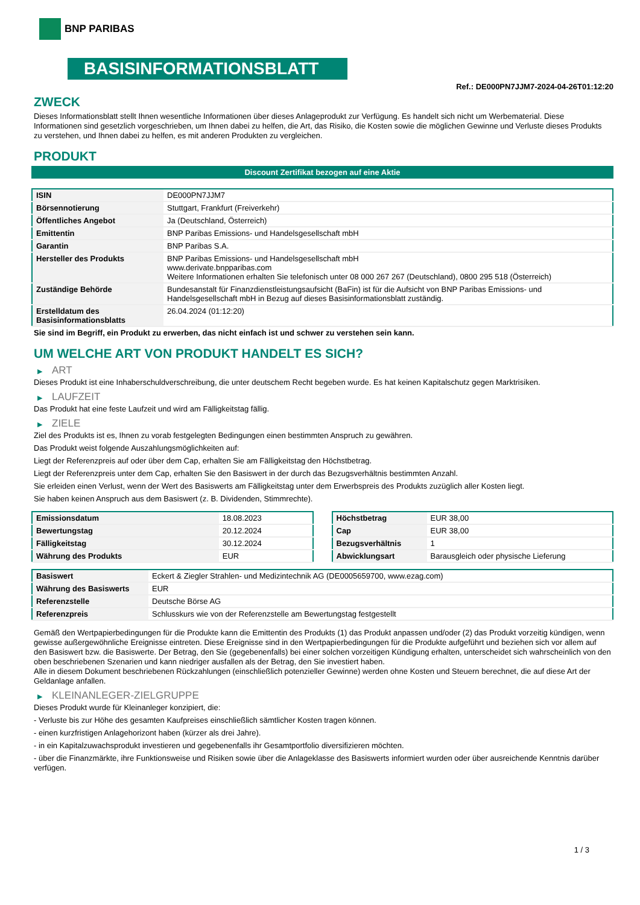BNP PARIBAS
BASISINFORMATIONSBLATT
Ref.: DE000PN7JJM7-2024-04-26T01:12:20
ZWECK
Dieses Informationsblatt stellt Ihnen wesentliche Informationen über dieses Anlageprodukt zur Verfügung. Es handelt sich nicht um Werbematerial. Diese Informationen sind gesetzlich vorgeschrieben, um Ihnen dabei zu helfen, die Art, das Risiko, die Kosten sowie die möglichen Gewinne und Verluste dieses Produkts zu verstehen, und Ihnen dabei zu helfen, es mit anderen Produkten zu vergleichen.
PRODUKT
Discount Zertifikat bezogen auf eine Aktie
| ISIN | DE000PN7JJM7 |
| Börsennotierung | Stuttgart, Frankfurt (Freiverkehr) |
| Öffentliches Angebot | Ja (Deutschland, Österreich) |
| Emittentin | BNP Paribas Emissions- und Handelsgesellschaft mbH |
| Garantin | BNP Paribas S.A. |
| Hersteller des Produkts | BNP Paribas Emissions- und Handelsgesellschaft mbH www.derivate.bnpparibas.com Weitere Informationen erhalten Sie telefonisch unter 08 000 267 267 (Deutschland), 0800 295 518 (Österreich) |
| Zuständige Behörde | Bundesanstalt für Finanzdienstleistungsaufsicht (BaFin) ist für die Aufsicht von BNP Paribas Emissions- und Handelsgesellschaft mbH in Bezug auf dieses Basisinformationsblatt zuständig. |
| Erstelldatum des Basisinformationsblatts | 26.04.2024 (01:12:20) |
Sie sind im Begriff, ein Produkt zu erwerben, das nicht einfach ist und schwer zu verstehen sein kann.
UM WELCHE ART VON PRODUKT HANDELT ES SICH?
▶ ART
Dieses Produkt ist eine Inhaberschuldverschreibung, die unter deutschem Recht begeben wurde. Es hat keinen Kapitalschutz gegen Marktrisiken.
▶ LAUFZEIT
Das Produkt hat eine feste Laufzeit und wird am Fälligkeitstag fällig.
▶ ZIELE
Ziel des Produkts ist es, Ihnen zu vorab festgelegten Bedingungen einen bestimmten Anspruch zu gewähren.
Das Produkt weist folgende Auszahlungsmöglichkeiten auf:
Liegt der Referenzpreis auf oder über dem Cap, erhalten Sie am Fälligkeitstag den Höchstbetrag.
Liegt der Referenzpreis unter dem Cap, erhalten Sie den Basiswert in der durch das Bezugsverhältnis bestimmten Anzahl.
Sie erleiden einen Verlust, wenn der Wert des Basiswerts am Fälligkeitstag unter dem Erwerbspreis des Produkts zuzüglich aller Kosten liegt.
Sie haben keinen Anspruch aus dem Basiswert (z. B. Dividenden, Stimmrechte).
| Emissionsdatum | 18.08.2023 |
| Bewertungstag | 20.12.2024 |
| Fälligkeitstag | 30.12.2024 |
| Währung des Produkts | EUR |
| Höchstbetrag | EUR 38,00 |
| Cap | EUR 38,00 |
| Bezugsverhältnis | 1 |
| Abwicklungsart | Barausgleich oder physische Lieferung |
| Basiswert | Eckert & Ziegler Strahlen- und Medizintechnik AG (DE0005659700, www.ezag.com) |
| Währung des Basiswerts | EUR |
| Referenzstelle | Deutsche Börse AG |
| Referenzpreis | Schlusskurs wie von der Referenzstelle am Bewertungstag festgestellt |
Gemäß den Wertpapierbedingungen für die Produkte kann die Emittentin des Produkts (1) das Produkt anpassen und/oder (2) das Produkt vorzeitig kündigen, wenn gewisse außergewöhnliche Ereignisse eintreten. Diese Ereignisse sind in den Wertpapierbedingungen für die Produkte aufgeführt und beziehen sich vor allem auf den Basiswert bzw. die Basiswerte. Der Betrag, den Sie (gegebenenfalls) bei einer solchen vorzeitigen Kündigung erhalten, unterscheidet sich wahrscheinlich von den oben beschriebenen Szenarien und kann niedriger ausfallen als der Betrag, den Sie investiert haben.
Alle in diesem Dokument beschriebenen Rückzahlungen (einschließlich potenzieller Gewinne) werden ohne Kosten und Steuern berechnet, die auf diese Art der Geldanlage anfallen.
▶ KLEINANLEGER-ZIELGRUPPE
Dieses Produkt wurde für Kleinanleger konzipiert, die:
- Verluste bis zur Höhe des gesamten Kaufpreises einschließlich sämtlicher Kosten tragen können.
- einen kurzfristigen Anlagehorizont haben (kürzer als drei Jahre).
- in ein Kapitalzuwachsprodukt investieren und gegebenenfalls ihr Gesamtportfolio diversifizieren möchten.
- über die Finanzmärkte, ihre Funktionsweise und Risiken sowie über die Anlageklasse des Basiswerts informiert wurden oder über ausreichende Kenntnis darüber verfügen.
1 / 3